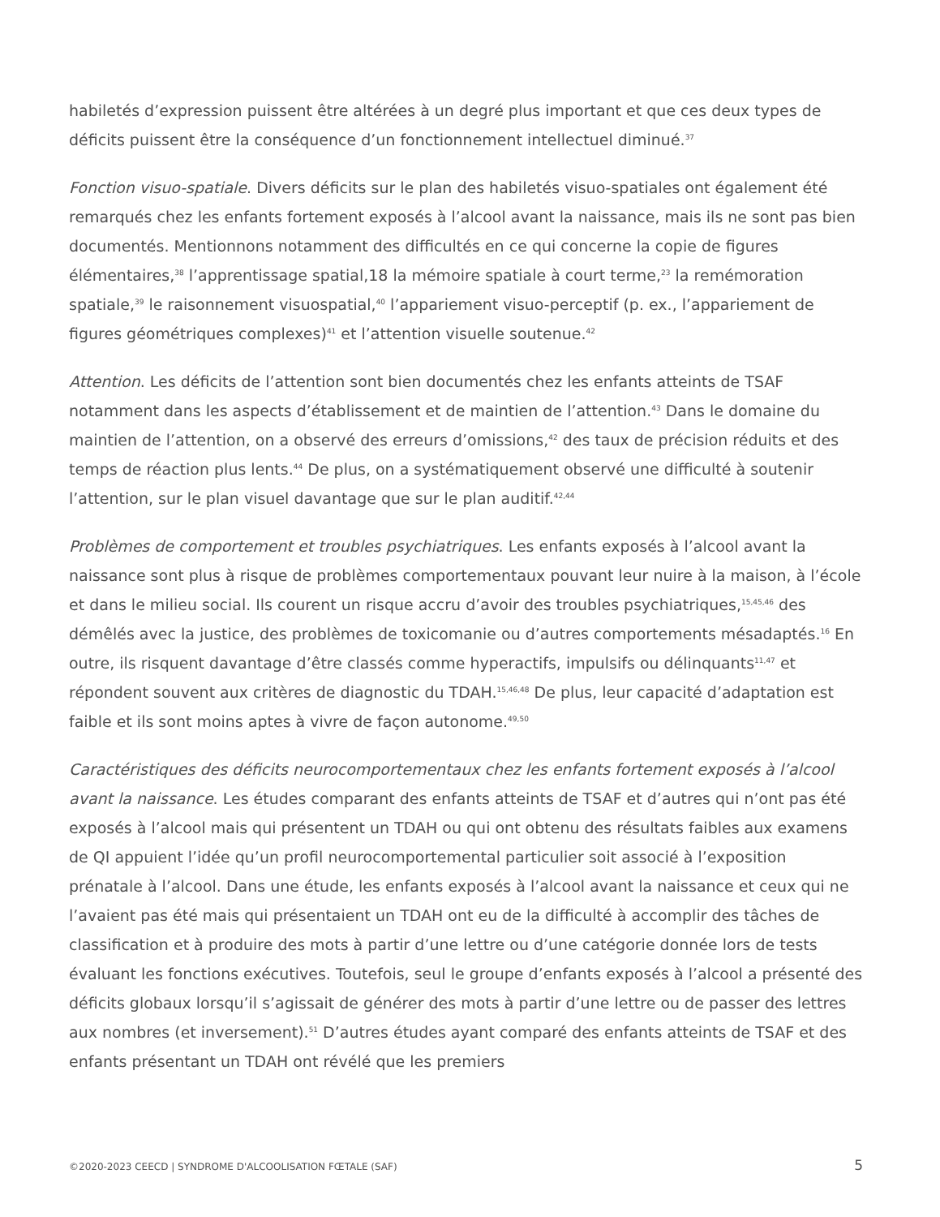habiletés d’expression puissent être altérées à un degré plus important et que ces deux types de déficits puissent être la conséquence d’un fonctionnement intellectuel diminué.<sup>37</sup>
Fonction visuo-spatiale. Divers déficits sur le plan des habiletés visuo-spatiales ont également été remarqués chez les enfants fortement exposés à l’alcool avant la naissance, mais ils ne sont pas bien documentés. Mentionnons notamment des difficultés en ce qui concerne la copie de figures élémentaires,<sup>38</sup> l’apprentissage spatial,18 la mémoire spatiale à court terme,<sup>23</sup> la remémoration spatiale,<sup>39</sup> le raisonnement visuospatial,<sup>40</sup> l’appariement visuo-perceptif (p. ex., l’appariement de figures géométriques complexes)<sup>41</sup> et l’attention visuelle soutenue.<sup>42</sup>
Attention. Les déficits de l’attention sont bien documentés chez les enfants atteints de TSAF notamment dans les aspects d’établissement et de maintien de l’attention.<sup>43</sup> Dans le domaine du maintien de l’attention, on a observé des erreurs d’omissions,<sup>42</sup> des taux de précision réduits et des temps de réaction plus lents.<sup>44</sup> De plus, on a systématiquement observé une difficulté à soutenir l’attention, sur le plan visuel davantage que sur le plan auditif.<sup>42,44</sup>
Problèmes de comportement et troubles psychiatriques. Les enfants exposés à l’alcool avant la naissance sont plus à risque de problèmes comportementaux pouvant leur nuire à la maison, à l’école et dans le milieu social. Ils courent un risque accru d’avoir des troubles psychiatriques,<sup>15,45,46</sup> des démêlés avec la justice, des problèmes de toxicomanie ou d’autres comportements mésadaptés.<sup>16</sup> En outre, ils risquent davantage d’être classés comme hyperactifs, impulsifs ou délinquants<sup>11,47</sup> et répondent souvent aux critères de diagnostic du TDAH.<sup>15,46,48</sup> De plus, leur capacité d’adaptation est faible et ils sont moins aptes à vivre de façon autonome.<sup>49,50</sup>
Caractéristiques des déficits neurocomportementaux chez les enfants fortement exposés à l’alcool avant la naissance. Les études comparant des enfants atteints de TSAF et d’autres qui n’ont pas été exposés à l’alcool mais qui présentent un TDAH ou qui ont obtenu des résultats faibles aux examens de QI appuient l’idée qu’un profil neurocomportemental particulier soit associé à l’exposition prénatale à l’alcool. Dans une étude, les enfants exposés à l’alcool avant la naissance et ceux qui ne l’avaient pas été mais qui présentaient un TDAH ont eu de la difficulté à accomplir des tâches de classification et à produire des mots à partir d’une lettre ou d’une catégorie donnée lors de tests évaluant les fonctions exécutives. Toutefois, seul le groupe d’enfants exposés à l’alcool a présenté des déficits globaux lorsqu’il s’agissait de générer des mots à partir d’une lettre ou de passer des lettres aux nombres (et inversement).<sup>51</sup> D’autres études ayant comparé des enfants atteints de TSAF et des enfants présentant un TDAH ont révélé que les premiers
©2020-2023 CEECD | SYNDROME D'ALCOOLISATION FŒTALE (SAF) 5